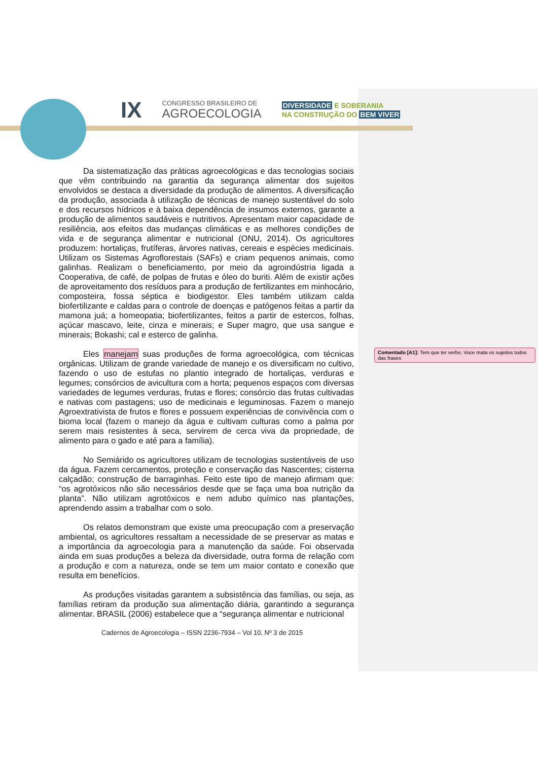IX
CONGRESSO BRASILEIRO DE
AGROECOLOGIA
DIVERSIDADE E SOBERANIA
NA CONSTRUÇÃO DO BEM VIVER
Da sistematização das práticas agroecológicas e das tecnologias sociais que vêm contribuindo na garantia da segurança alimentar dos sujeitos envolvidos se destaca a diversidade da produção de alimentos. A diversificação da produção, associada à utilização de técnicas de manejo sustentável do solo e dos recursos hídricos e à baixa dependência de insumos externos, garante a produção de alimentos saudáveis e nutritivos. Apresentam maior capacidade de resiliência, aos efeitos das mudanças climáticas e as melhores condições de vida e de segurança alimentar e nutricional (ONU, 2014). Os agricultores produzem: hortaliças, frutíferas, árvores nativas, cereais e espécies medicinais. Utilizam os Sistemas Agroflorestais (SAFs) e criam pequenos animais, como galinhas. Realizam o beneficiamento, por meio da agroindústria ligada a Cooperativa, de café, de polpas de frutas e óleo do buriti. Além de existir ações de aproveitamento dos resíduos para a produção de fertilizantes em minhocário, composteira, fossa séptica e biodigestor. Eles também utilizam calda biofertilizante e caldas para o controle de doenças e patógenos feitas a partir da mamona juá; a homeopatia; biofertilizantes, feitos a partir de estercos, folhas, açúcar mascavo, leite, cinza e minerais; e Super magro, que usa sangue e minerais; Bokashi; cal e esterco de galinha.
Eles manejam suas produções de forma agroecológica, com técnicas orgânicas. Utilizam de grande variedade de manejo e os diversificam no cultivo, fazendo o uso de estufas no plantio integrado de hortaliças, verduras e legumes; consórcios de avicultura com a horta; pequenos espaços com diversas variedades de legumes verduras, frutas e flores; consórcio das frutas cultivadas e nativas com pastagens; uso de medicinais e leguminosas. Fazem o manejo Agroextrativista de frutos e flores e possuem experiências de convivência com o bioma local (fazem o manejo da água e cultivam culturas como a palma por serem mais resistentes à seca, servirem de cerca viva da propriedade, de alimento para o gado e até para a família).
No Semiárido os agricultores utilizam de tecnologias sustentáveis de uso da água. Fazem cercamentos, proteção e conservação das Nascentes; cisterna calçadão; construção de barraginhas. Feito este tipo de manejo afirmam que: “os agrotóxicos não são necessários desde que se faça uma boa nutrição da planta”. Não utilizam agrotóxicos e nem adubo químico nas plantações, aprendendo assim a trabalhar com o solo.
Os relatos demonstram que existe uma preocupação com a preservação ambiental, os agricultores ressaltam a necessidade de se preservar as matas e a importância da agroecologia para a manutenção da saúde. Foi observada ainda em suas produções a beleza da diversidade, outra forma de relação com a produção e com a natureza, onde se tem um maior contato e conexão que resulta em benefícios.
As produções visitadas garantem a subsistência das famílias, ou seja, as famílias retiram da produção sua alimentação diária, garantindo a segurança alimentar. BRASIL (2006) estabelece que a “segurança alimentar e nutricional
Comentado [A1]: Tem que ter verbo. Voce mata os sujeitos todos das frases
Cadernos de Agroecologia – ISSN 2236-7934 – Vol 10, Nº 3 de 2015